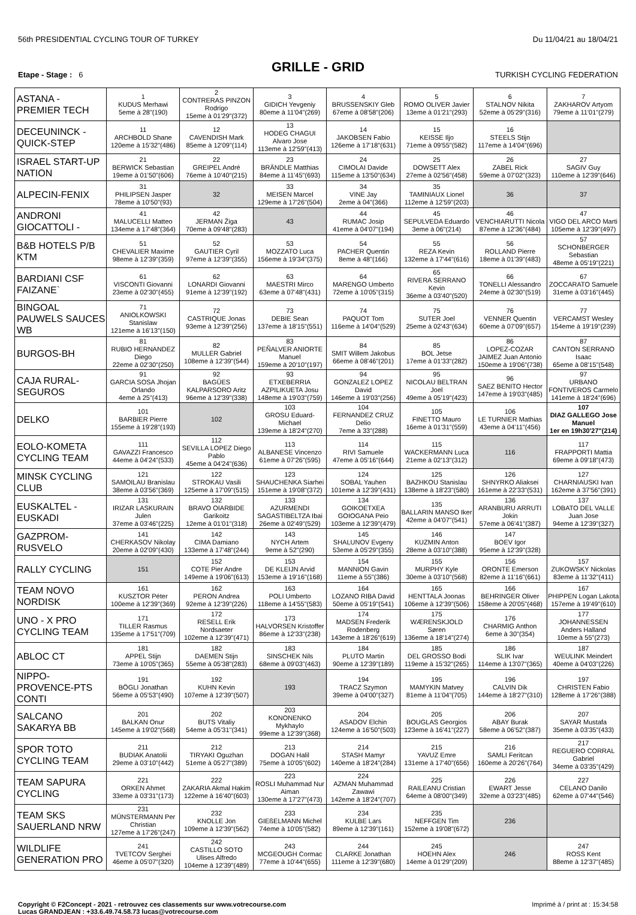56th PRESIDENTIAL CYCLING TOUR OF TURKEY Du 11/04/21 au 18/04/21
GRILLE - GRID
Etape - Stage : 6 TURKISH CYCLING FEDERATION
| ASTANA - PREMIER TECH | 1 KUDUS Merhawi 5eme à 28"(190) | 2 CONTRERAS PINZON Rodrigo 15eme à 01'29"(372) | 3 GIDICH Yevgeniy 80eme à 11'04"(269) | 4 BRUSSENSKIY Gleb 67eme à 08'58"(206) | 5 ROMO OLIVER Javier 13eme à 01'21"(293) | 6 STALNOV Nikita 52eme à 05'29"(316) | 7 ZAKHAROV Artyom 79eme à 11'01"(279) |
| DECEUNINCK - QUICK-STEP | 11 ARCHBOLD Shane 120eme à 15'32"(486) | 12 CAVENDISH Mark 85eme à 12'09"(114) | 13 HODEG CHAGUI Alvaro Jose 113eme à 12'59"(413) | 14 JAKOBSEN Fabio 126eme à 17'18"(631) | 15 KEISSE Iljo 71eme à 09'55"(582) | 16 STEELS Stijn 117eme à 14'04"(696) | |
| ISRAEL START-UP NATION | 21 BERWICK Sebastian 19eme à 01'50"(606) | 22 GREIPEL André 76eme à 10'40"(215) | 23 BRÄNDLE Matthias 84eme à 11'45"(693) | 24 CIMOLAI Davide 115eme à 13'50"(634) | 25 DOWSETT Alex 27eme à 02'56"(458) | 26 ZABEL Rick 59eme à 07'02"(323) | 27 SAGIV Guy 110eme à 12'39"(646) |
| ALPECIN-FENIX | 31 PHILIPSEN Jasper 78eme à 10'50"(93) | 32 | 33 MEISEN Marcel 129eme à 17'26"(504) | 34 VINE Jay 2eme à 04"(366) | 35 TAMINIAUX Lionel 112eme à 12'59"(203) | 36 | 37 |
| ANDRONI GIOCATTOLI - | 41 MALUCELLI Matteo 134eme à 17'48"(364) | 42 JERMAN Žiga 70eme à 09'48"(283) | 43 | 44 RUMAC Josip 41eme à 04'07"(194) | 45 SEPULVEDA Eduardo 3eme à 06"(214) | 46 VENCHIARUTTI Nicola 87eme à 12'36"(484) | 47 VIGO DEL ARCO Marti 105eme à 12'39"(497) |
| B&B HOTELS P/B KTM | 51 CHEVALIER Maxime 98eme à 12'39"(359) | 52 GAUTIER Cyril 97eme à 12'39"(355) | 53 MOZZATO Luca 156eme à 19'34"(375) | 54 PACHER Quentin 8eme à 48"(166) | 55 REZA Kevin 132eme à 17'44"(616) | 56 ROLLAND Pierre 18eme à 01'39"(483) | 57 SCHONBERGER Sebastian 48eme à 05'19"(221) |
| BARDIANI CSF FAIZANE` | 61 VISCONTI Giovanni 23eme à 02'30"(455) | 62 LONARDI Giovanni 91eme à 12'39"(192) | 63 MAESTRI Mirco 63eme à 07'48"(431) | 64 MARENGO Umberto 72eme à 10'05"(315) | 65 RIVERA SERRANO Kevin 36eme à 03'40"(520) | 66 TONELLI Alessandro 24eme à 02'30"(519) | 67 ZOCCARATO Samuele 31eme à 03'16"(445) |
| BINGOAL PAUWELS SAUCES WB | 71 ANIOLKOWSKI Stanislaw 121eme à 16'13"(150) | 72 CASTRIQUE Jonas 93eme à 12'39"(256) | 73 DEBIE Sean 137eme à 18'15"(551) | 74 PAQUOT Tom 116eme à 14'04"(529) | 75 SUTER Joel 25eme à 02'43"(634) | 76 VENNER Quentin 60eme à 07'09"(657) | 77 VERCAMST Wesley 154eme à 19'19"(239) |
| BURGOS-BH | 81 RUBIO HERNANDEZ Diego 22eme à 02'30"(250) | 82 MULLER Gabriel 108eme à 12'39"(544) | 83 PEÑALVER ANIORTE Manuel 159eme à 20'10"(197) | 84 SMIT Willem Jakobus 66eme à 08'46"(201) | 85 BOL Jetse 17eme à 01'33"(282) | 86 LOPEZ-COZAR JAIMEZ Juan Antonio 150eme à 19'06"(738) | 87 CANTON SERRANO Isaac 65eme à 08'15"(548) |
| CAJA RURAL-SEGUROS | 91 GARCIA SOSA Jhojan Orlando 4eme à 25"(413) | 92 BAGÜES KALPARSORO Aritz 96eme à 12'39"(338) | 93 ETXEBERRIA AZPILIKUETA Josu 148eme à 19'03"(759) | 94 GONZALEZ LOPEZ David 146eme à 19'03"(256) | 95 NICOLAU BELTRAN Joel 49eme à 05'19"(423) | 96 SAEZ BENITO Hector 147eme à 19'03"(485) | 97 URBANO FONTIVEROS Carmelo 141eme à 18'24"(696) |
| DELKO | 101 BARBIER Pierre 155eme à 19'28"(193) | 102 | 103 GROSU Eduard-Michael 139eme à 18'24"(270) | 104 FERNANDEZ CRUZ Delio 7eme à 33"(288) | 105 FINETTO Mauro 16eme à 01'31"(559) | 106 LE TURNIER Mathias 43eme à 04'11"(456) | 107 DIAZ GALLEGO Jose Manuel 1er en 19h30'27"(214) |
| EOLO-KOMETA CYCLING TEAM | 111 GAVAZZI Francesco 44eme à 04'24"(533) | 112 SEVILLA LOPEZ Diego Pablo 45eme à 04'24"(636) | 113 ALBANESE Vincenzo 61eme à 07'26"(595) | 114 RIVI Samuele 47eme à 05'16"(644) | 115 WACKERMANN Luca 21eme à 02'13"(312) | 116 | 117 FRAPPORTI Mattia 69eme à 09'18"(473) |
| MINSK CYCLING CLUB | 121 SAMOILAU Branislau 38eme à 03'56"(369) | 122 STROKAU Vasili 125eme à 17'09"(515) | 123 SHAUCHENKA Siarhei 151eme à 19'08"(372) | 124 SOBAL Yauhen 101eme à 12'39"(431) | 125 BAZHKOU Stanislau 138eme à 18'23"(580) | 126 SHNYRKO Aliaksei 161eme à 22'33"(531) | 127 CHARNIAUSKI Ivan 162eme à 37'56"(391) |
| EUSKALTEL - EUSKADI | 131 IRIZAR LASKURAIN Julen 37eme à 03'46"(225) | 132 BRAVO OIARBIDE Garikoitz 12eme à 01'01"(318) | 133 AZURMENDI SAGASTIBELTZA Ibai 26eme à 02'49"(529) | 134 GOIKOETXEA GOIOGANA Peio 103eme à 12'39"(479) | 135 BALLARIN MANSO Iker 42eme à 04'07"(541) | 136 ARANBURU ARRUTI Jokin 57eme à 06'41"(387) | 137 LOBATO DEL VALLE Juan Jose 94eme à 12'39"(327) |
| GAZPROM-RUSVELO | 141 CHERKASOV Nikolay 20eme à 02'09"(430) | 142 CIMA Damiano 133eme à 17'48"(244) | 143 NYCH Artem 9eme à 52"(290) | 145 SHALUNOV Evgeny 53eme à 05'29"(355) | 146 KUZMIN Anton 28eme à 03'10"(388) | 147 BOEV Igor 95eme à 12'39"(328) | |
| RALLY CYCLING | 151 | 152 COTE Pier Andre 149eme à 19'06"(613) | 153 DE KLEIJN Arvid 153eme à 19'16"(168) | 154 MANNION Gavin 11eme à 55"(386) | 155 MURPHY Kyle 30eme à 03'10"(568) | 156 ORONTE Emerson 82eme à 11'16"(661) | 157 ZUKOWSKY Nickolas 83eme à 11'32"(411) |
| TEAM NOVO NORDISK | 161 KUSZTOR Péter 100eme à 12'39"(369) | 162 PERON Andrea 92eme à 12'39"(226) | 163 POLI Umberto 118eme à 14'55"(583) | 164 LOZANO RIBA David 50eme à 05'19"(541) | 165 HENTTALA Joonas 106eme à 12'39"(506) | 166 BEHRINGER Oliver 158eme à 20'05"(468) | 167 PHIPPEN Logan Lakota 157eme à 19'49"(610) |
| UNO - X PRO CYCLING TEAM | 171 TILLER Rasmus 135eme à 17'51"(709) | 172 RESELL Erik Nordsaeter 102eme à 12'39"(471) | 173 HALVORSEN Kristoffer 86eme à 12'33"(238) | 174 MADSEN Frederik Rodenberg 143eme à 18'26"(619) | 175 WÆRENSKJOLD Søren 136eme à 18'14"(274) | 176 CHARMIG Anthon 6eme à 30"(354) | 177 JOHANNESSEN Anders Halland 10eme à 55"(273) |
| ABLOC CT | 181 APPEL Stijn 73eme à 10'05"(365) | 182 DAEMEN Stijn 55eme à 05'38"(283) | 183 SINSCHEK Nils 68eme à 09'03"(463) | 184 PLUTO Martin 90eme à 12'39"(189) | 185 DEL GROSSO Bodi 119eme à 15'32"(265) | 186 SLIK Ivar 114eme à 13'07"(365) | 187 WEULINK Meindert 40eme à 04'03"(226) |
| NIPPO-PROVENCE-PTS CONTI | 191 BÖGLI Jonathan 56eme à 05'53"(490) | 192 KUHN Kevin 107eme à 12'39"(507) | 193 | 194 TRACZ Szymon 39eme à 04'00"(327) | 195 MAMYKIN Matvey 81eme à 11'04"(705) | 196 CALVIN Dik 144eme à 18'27"(310) | 197 CHRISTEN Fabio 128eme à 17'26"(388) |
| SALCANO SAKARYA BB | 201 BALKAN Onur 145eme à 19'02"(568) | 202 BUTS Vitaliy 54eme à 05'31"(341) | 203 KONONENKO Mykhaylo 99eme à 12'39"(368) | 204 ASADOV Elchin 124eme à 16'50"(503) | 205 BOUGLAS Georgios 123eme à 16'41"(227) | 206 ABAY Burak 58eme à 06'52"(387) | 207 SAYAR Mustafa 35eme à 03'35"(433) |
| SPOR TOTO CYCLING TEAM | 211 BUDIAK Anatolii 29eme à 03'10"(442) | 212 TIRYAKI Oguzhan 51eme à 05'27"(389) | 213 DOGAN Halil 75eme à 10'05"(602) | 214 STASH Mamyr 140eme à 18'24"(284) | 215 YAVUZ Emre 131eme à 17'40"(656) | 216 SAMLI Feritcan 160eme à 20'26"(764) | 217 REGUERO CORRAL Gabriel 34eme à 03'35"(429) |
| TEAM SAPURA CYCLING | 221 ORKEN Ahmet 33eme à 03'31"(173) | 222 ZAKARIA Akmal Hakim 122eme à 16'40"(603) | 223 ROSLI Muhammad Nur Aiman 130eme à 17'27"(473) | 224 AZMAN Muhammad Zawawi 142eme à 18'24"(707) | 225 RAILEANU Cristian 64eme à 08'00"(349) | 226 EWART Jesse 32eme à 03'23"(485) | 227 CELANO Danilo 62eme à 07'44"(546) |
| TEAM SKS SAUERLAND NRW | 231 MÜNSTERMANN Per Christian 127eme à 17'26"(247) | 232 KNOLLE Jon 109eme à 12'39"(562) | 233 GIEßELMANN Michel 74eme à 10'05"(582) | 234 KULBE Lars 89eme à 12'39"(161) | 235 NEFFGEN Tim 152eme à 19'08"(672) | 236 | |
| WILDLIFE GENERATION PRO | 241 TVETCOV Serghei 46eme à 05'07"(320) | 242 CASTILLO SOTO Ulises Alfredo 104eme à 12'39"(489) | 243 MCGEOUGH Cormac 77eme à 10'44"(655) | 244 CLARKE Jonathan 111eme à 12'39"(680) | 245 HOEHN Alex 14eme à 01'29"(209) | 246 | 247 ROSS Kent 88eme à 12'37"(485) |
Copyright © F2Concept - 2021 - retrouvez ces classements sur www.votrecourse.com
Lucas GRANDJEAN : +33.6.49.74.58.73 lucas@votrecourse.com Imprimé à / print at : 15:34:58